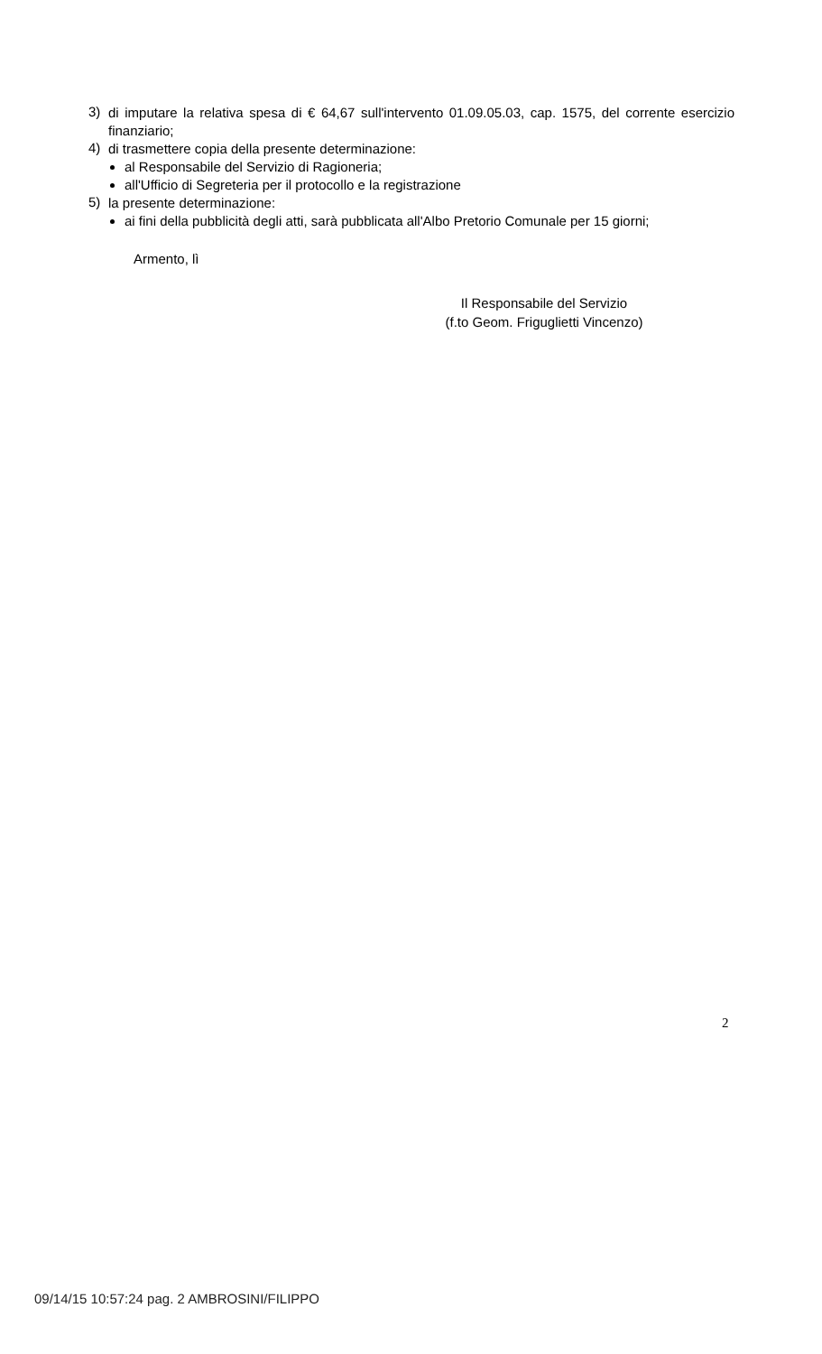3)
di imputare la relativa spesa di € 64,67 sull'intervento 01.09.05.03, cap. 1575, del corrente esercizio finanziario;
4)
di trasmettere copia della presente determinazione:
al Responsabile del Servizio di Ragioneria;
all'Ufficio di Segreteria per il protocollo e la registrazione
5)
la presente determinazione:
ai fini della pubblicità degli atti, sarà pubblicata all'Albo Pretorio Comunale per 15 giorni;
Armento, lì
Il Responsabile del Servizio
(f.to Geom. Friguglietti Vincenzo)
2
09/14/15 10:57:24 pag. 2 AMBROSINI/FILIPPO